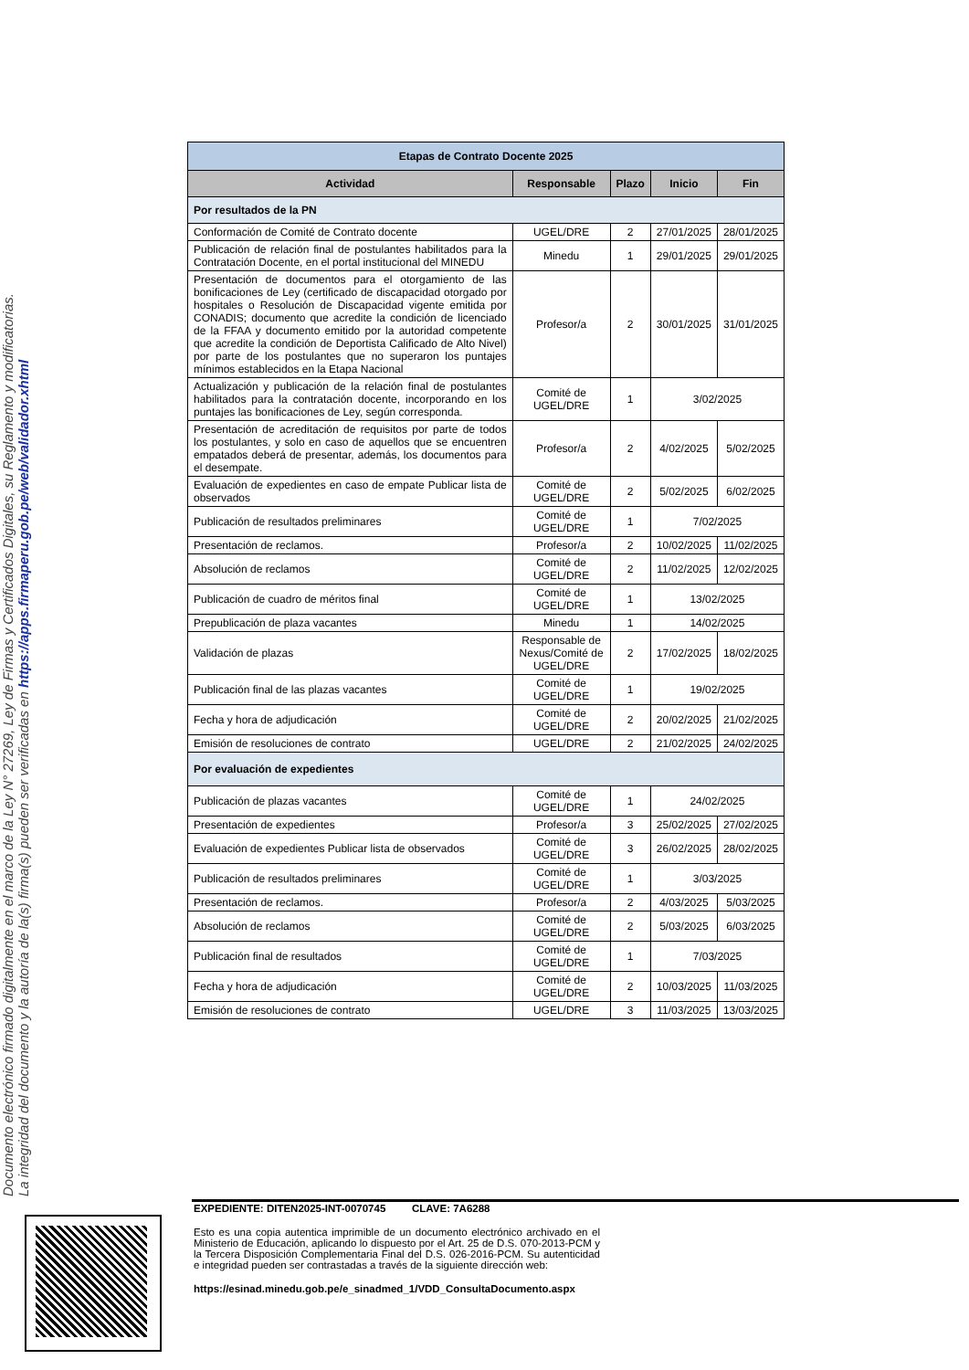Documento electrónico firmado digitalmente en el marco de la Ley N° 27269, Ley de Firmas y Certificados Digitales, su Reglamento y modificatorias.
La integridad del documento y la autoría de la(s) firma(s) pueden ser verificadas en https://apps.firmaperu.gob.pe/web/validador.xhtml
| Etapas de Contrato Docente 2025 | | | | |
| Actividad | Responsable | Plazo | Inicio | Fin |
| Por resultados de la PN | | | | |
| Conformación de Comité de Contrato docente | UGEL/DRE | 2 | 27/01/2025 | 28/01/2025 |
| Publicación de relación final de postulantes habilitados para la Contratación Docente, en el portal institucional del MINEDU | Minedu | 1 | 29/01/2025 | 29/01/2025 |
| Presentación de documentos para el otorgamiento de las bonificaciones de Ley (certificado de discapacidad otorgado por hospitales o Resolución de Discapacidad vigente emitida por CONADIS; documento que acredite la condición de licenciado de la FFAA y documento emitido por la autoridad competente que acredite la condición de Deportista Calificado de Alto Nivel) por parte de los postulantes que no superaron los puntajes mínimos establecidos en la Etapa Nacional | Profesor/a | 2 | 30/01/2025 | 31/01/2025 |
| Actualización y publicación de la relación final de postulantes habilitados para la contratación docente, incorporando en los puntajes las bonificaciones de Ley, según corresponda. | Comité de UGEL/DRE | 1 | 3/02/2025 | |
| Presentación de acreditación de requisitos por parte de todos los postulantes, y solo en caso de aquellos que se encuentren empatados deberá de presentar, además, los documentos para el desempate. | Profesor/a | 2 | 4/02/2025 | 5/02/2025 |
| Evaluación de expedientes en caso de empate Publicar lista de observados | Comité de UGEL/DRE | 2 | 5/02/2025 | 6/02/2025 |
| Publicación de resultados preliminares | Comité de UGEL/DRE | 1 | 7/02/2025 | |
| Presentación de reclamos. | Profesor/a | 2 | 10/02/2025 | 11/02/2025 |
| Absolución de reclamos | Comité de UGEL/DRE | 2 | 11/02/2025 | 12/02/2025 |
| Publicación de cuadro de méritos final | Comité de UGEL/DRE | 1 | 13/02/2025 | |
| Prepublicación de plaza vacantes | Minedu | 1 | 14/02/2025 | |
| Validación de plazas | Responsable de Nexus/Comité de UGEL/DRE | 2 | 17/02/2025 | 18/02/2025 |
| Publicación final de las plazas vacantes | Comité de UGEL/DRE | 1 | 19/02/2025 | |
| Fecha y hora de adjudicación | Comité de UGEL/DRE | 2 | 20/02/2025 | 21/02/2025 |
| Emisión de resoluciones de contrato | UGEL/DRE | 2 | 21/02/2025 | 24/02/2025 |
| Por evaluación de expedientes | | | | |
| Publicación de plazas vacantes | Comité de UGEL/DRE | 1 | 24/02/2025 | |
| Presentación de expedientes | Profesor/a | 3 | 25/02/2025 | 27/02/2025 |
| Evaluación de expedientes Publicar lista de observados | Comité de UGEL/DRE | 3 | 26/02/2025 | 28/02/2025 |
| Publicación de resultados preliminares | Comité de UGEL/DRE | 1 | 3/03/2025 | |
| Presentación de reclamos. | Profesor/a | 2 | 4/03/2025 | 5/03/2025 |
| Absolución de reclamos | Comité de UGEL/DRE | 2 | 5/03/2025 | 6/03/2025 |
| Publicación final de resultados | Comité de UGEL/DRE | 1 | 7/03/2025 | |
| Fecha y hora de adjudicación | Comité de UGEL/DRE | 2 | 10/03/2025 | 11/03/2025 |
| Emisión de resoluciones de contrato | UGEL/DRE | 3 | 11/03/2025 | 13/03/2025 |
EXPEDIENTE: DITEN2025-INT-0070745 CLAVE: 7A6288
Esto es una copia autentica imprimible de un documento electrónico archivado en el Ministerio de Educación, aplicando lo dispuesto por el Art. 25 de D.S. 070-2013-PCM y la Tercera Disposición Complementaria Final del D.S. 026-2016-PCM. Su autenticidad e integridad pueden ser contrastadas a través de la siguiente dirección web:
https://esinad.minedu.gob.pe/e_sinadmed_1/VDD_ConsultaDocumento.aspx